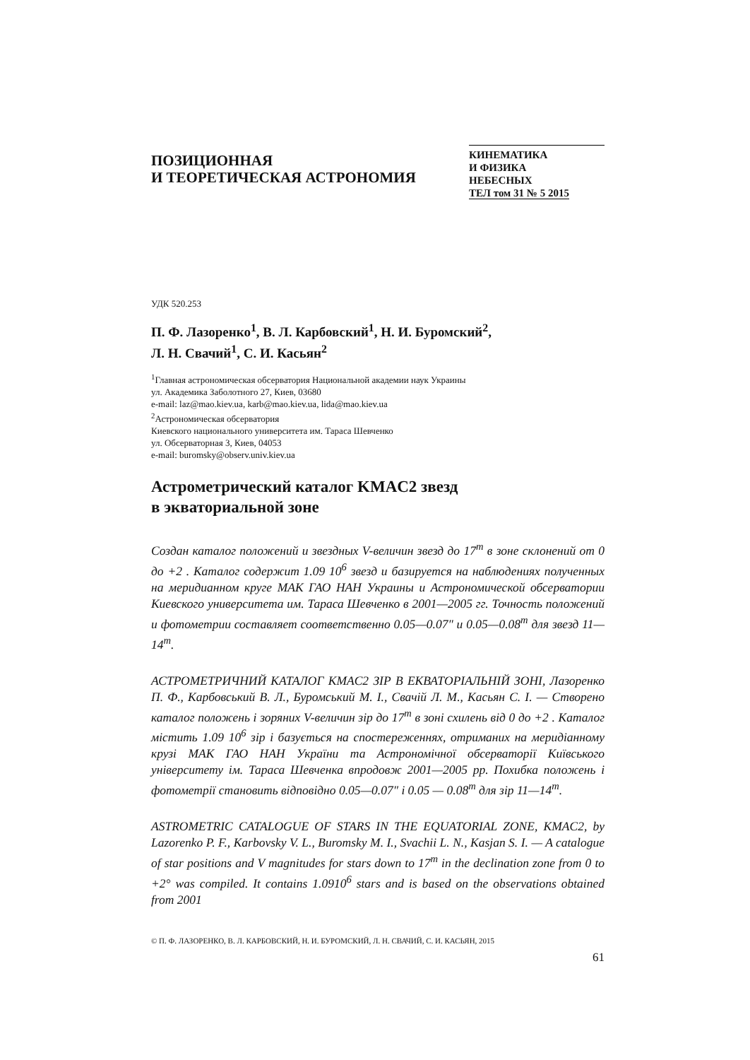ПОЗИЦИОННАЯ
И ТЕОРЕТИЧЕСКАЯ АСТРОНОМИЯ
КИНЕМАТИКА
И ФИЗИКА
НЕБЕСНЫХ
ТЕЛ том 31 № 5 2015
УДК 520.253
П. Ф. Лазоренко<sup>1</sup>, В. Л. Карбовский<sup>1</sup>, Н. И. Буромский<sup>2</sup>,
Л. Н. Свачий<sup>1</sup>, С. И. Касьян<sup>2</sup>
<sup>1</sup> Главная астрономическая обсерватория Национальной академии наук Украины
ул. Академика Заболотного 27, Киев, 03680
e-mail: laz@mao.kiev.ua, karb@mao.kiev.ua, lida@mao.kiev.ua
<sup>2</sup> Астрономическая обсерватория
Киевского национального университета им. Тараса Шевченко
ул. Обсерваторная 3, Киев, 04053
e-mail: buromsky@observ.univ.kiev.ua
Астрометрический каталог KMAC2 звезд
в экваториальной зоне
Создан каталог положений и звездных V-величин звезд до 17<sup>m</sup> в зоне склонений от 0 до +2 . Каталог содержит 1.09 10<sup>6</sup> звезд и базируется на наблюдениях полученных на меридианном круге МАК ГАО НАН Украины и Астрономической обсерватории Киевского университета им. Тараса Шевченко в 2001—2005 гг. Точность положений и фотометрии составляет соответственно 0.05—0.07″ и 0.05—0.08<sup>m</sup> для звезд 11—14<sup>m</sup>.
АСТРОМЕТРИЧНИЙ КАТАЛОГ KMAC2 ЗІР В ЕКВАТОРІАЛЬНІЙ ЗОНІ, Лазоренко П. Ф., Карбовський В. Л., Буромський М. І., Свачій Л. М., Касьян С. І. — Створено каталог положень і зоряних V-величин зір до 17<sup>m</sup> в зоні схилень від 0 до +2 . Каталог містить 1.09 10<sup>6</sup> зір і базується на спостереженнях, отриманих на меридіанному крузі МАК ГАО НАН України та Астрономічної обсерваторії Київського університету ім. Тараса Шевченка впродовж 2001—2005 рр. Похибка положень і фотометрії становить відповідно 0.05—0.07″ і 0.05 — 0.08<sup>m</sup> для зір 11—14<sup>m</sup>.
ASTROMETRIC CATALOGUE OF STARS IN THE EQUATORIAL ZONE, KMAC2, by Lazorenko P. F., Karbovsky V. L., Buromsky M. I., Svachii L. N., Kasjan S. I. — A catalogue of star positions and V magnitudes for stars down to 17<sup>m</sup> in the declination zone from 0 to +2° was compiled. It contains 1.0910<sup>6</sup> stars and is based on the observations obtained from 2001
© П. Ф. ЛАЗОРЕНКО, В. Л. КАРБОВСКИЙ, Н. И. БУРОМСКИЙ, Л. Н. СВАЧИЙ, С. И. КАСЬЯН, 2015
61